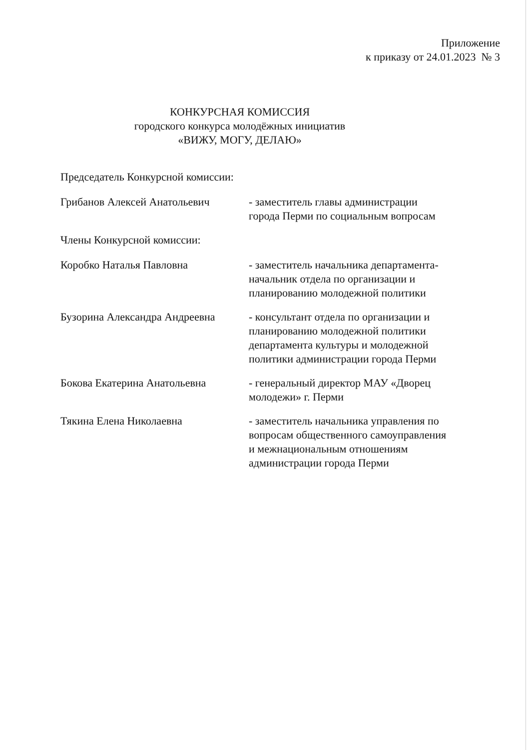Приложение
к приказу от 24.01.2023 № 3
КОНКУРСНАЯ КОМИССИЯ
городского конкурса молодёжных инициатив
«ВИЖУ, МОГУ, ДЕЛАЮ»
Председатель Конкурсной комиссии:
Грибанов Алексей Анатольевич - заместитель главы администрации
города Перми по социальным вопросам
Члены Конкурсной комиссии:
Коробко Наталья Павловна - заместитель начальника департамента-
начальник отдела по организации и
планированию молодежной политики
Бузорина Александра Андреевна
- консультант отдела по организации и
планированию молодежной политики
департамента культуры и молодежной
политики администрации города Перми
Бокова Екатерина Анатольевна - генеральный директор МАУ «Дворец
молодежи» г. Перми
Тякина Елена Николаевна - заместитель начальника управления по
вопросам общественного самоуправления
и межнациональным отношениям
администрации города Перми